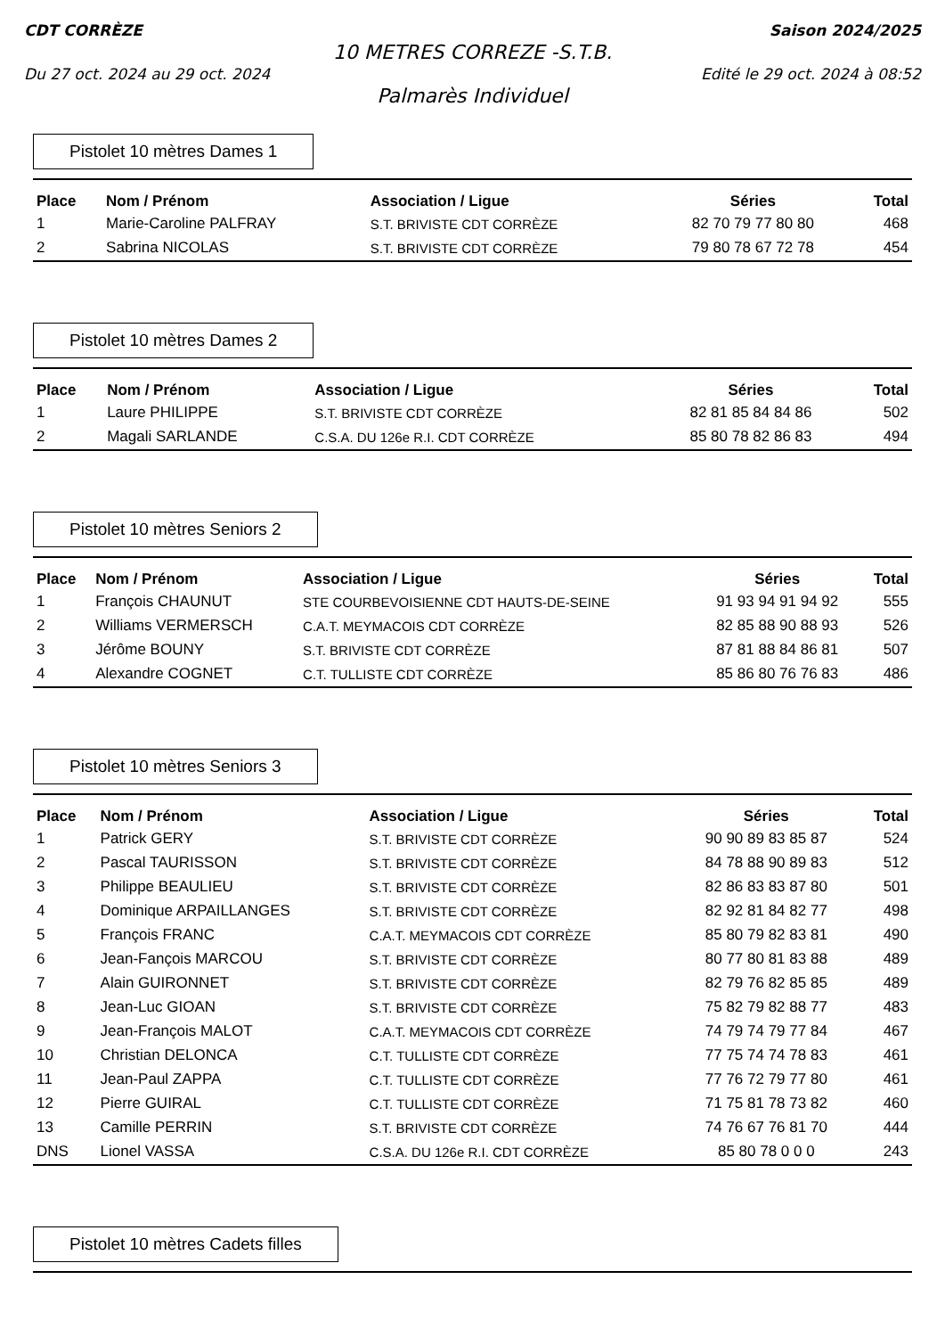CDT CORRÈZE Saison 2024/2025
10 METRES CORREZE -S.T.B.
Du 27 oct. 2024 au 29 oct. 2024 Edité le 29 oct. 2024 à 08:52
Palmarès Individuel
Pistolet 10 mètres Dames 1
| Place | Nom / Prénom | Association / Ligue | Séries | Total |
| --- | --- | --- | --- | --- |
| 1 | Marie-Caroline PALFRAY | S.T. BRIVISTE CDT CORRÈZE | 82 70 79 77 80 80 | 468 |
| 2 | Sabrina NICOLAS | S.T. BRIVISTE CDT CORRÈZE | 79 80 78 67 72 78 | 454 |
Pistolet 10 mètres Dames 2
| Place | Nom / Prénom | Association / Ligue | Séries | Total |
| --- | --- | --- | --- | --- |
| 1 | Laure PHILIPPE | S.T. BRIVISTE CDT CORRÈZE | 82 81 85 84 84 86 | 502 |
| 2 | Magali SARLANDE | C.S.A. DU 126e R.I. CDT CORRÈZE | 85 80 78 82 86 83 | 494 |
Pistolet 10 mètres Seniors 2
| Place | Nom / Prénom | Association / Ligue | Séries | Total |
| --- | --- | --- | --- | --- |
| 1 | François CHAUNUT | STE COURBEVOISIENNE CDT HAUTS-DE-SEINE | 91 93 94 91 94 92 | 555 |
| 2 | Williams VERMERSCH | C.A.T. MEYMACOIS CDT CORRÈZE | 82 85 88 90 88 93 | 526 |
| 3 | Jérôme BOUNY | S.T. BRIVISTE CDT CORRÈZE | 87 81 88 84 86 81 | 507 |
| 4 | Alexandre COGNET | C.T. TULLISTE CDT CORRÈZE | 85 86 80 76 76 83 | 486 |
Pistolet 10 mètres Seniors 3
| Place | Nom / Prénom | Association / Ligue | Séries | Total |
| --- | --- | --- | --- | --- |
| 1 | Patrick GERY | S.T. BRIVISTE CDT CORRÈZE | 90 90 89 83 85 87 | 524 |
| 2 | Pascal TAURISSON | S.T. BRIVISTE CDT CORRÈZE | 84 78 88 90 89 83 | 512 |
| 3 | Philippe BEAULIEU | S.T. BRIVISTE CDT CORRÈZE | 82 86 83 83 87 80 | 501 |
| 4 | Dominique ARPAILLANGES | S.T. BRIVISTE CDT CORRÈZE | 82 92 81 84 82 77 | 498 |
| 5 | François FRANC | C.A.T. MEYMACOIS CDT CORRÈZE | 85 80 79 82 83 81 | 490 |
| 6 | Jean-Fançois MARCOU | S.T. BRIVISTE CDT CORRÈZE | 80 77 80 81 83 88 | 489 |
| 7 | Alain GUIRONNET | S.T. BRIVISTE CDT CORRÈZE | 82 79 76 82 85 85 | 489 |
| 8 | Jean-Luc GIOAN | S.T. BRIVISTE CDT CORRÈZE | 75 82 79 82 88 77 | 483 |
| 9 | Jean-François MALOT | C.A.T. MEYMACOIS CDT CORRÈZE | 74 79 74 79 77 84 | 467 |
| 10 | Christian DELONCA | C.T. TULLISTE CDT CORRÈZE | 77 75 74 74 78 83 | 461 |
| 11 | Jean-Paul ZAPPA | C.T. TULLISTE CDT CORRÈZE | 77 76 72 79 77 80 | 461 |
| 12 | Pierre GUIRAL | C.T. TULLISTE CDT CORRÈZE | 71 75 81 78 73 82 | 460 |
| 13 | Camille PERRIN | S.T. BRIVISTE CDT CORRÈZE | 74 76 67 76 81 70 | 444 |
| DNS | Lionel VASSA | C.S.A. DU 126e R.I. CDT CORRÈZE | 85 80 78 0 0 0 | 243 |
Pistolet 10 mètres Cadets filles